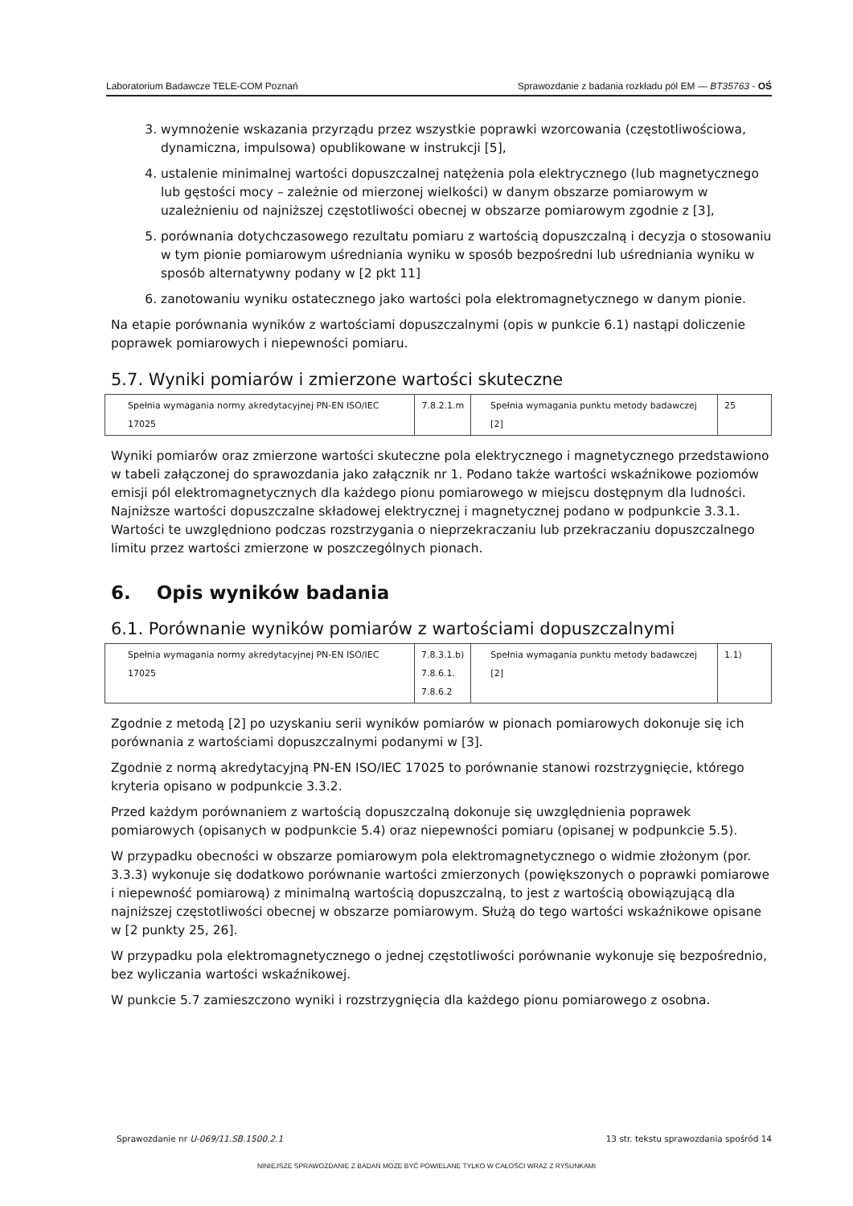Laboratorium Badawcze TELE-COM Poznań Sprawozdanie z badania rozkładu pól EM — BT35763 - OŚ
3. wymnożenie wskazania przyrządu przez wszystkie poprawki wzorcowania (częstotliwościowa, dynamiczna, impulsowa) opublikowane w instrukcji [5],
4. ustalenie minimalnej wartości dopuszczalnej natężenia pola elektrycznego (lub magnetycznego lub gęstości mocy – zależnie od mierzonej wielkości) w danym obszarze pomiarowym w uzależnieniu od najniższej częstotliwości obecnej w obszarze pomiarowym zgodnie z [3],
5. porównania dotychczasowego rezultatu pomiaru z wartością dopuszczalną i decyzja o stosowaniu w tym pionie pomiarowym uśredniania wyniku w sposób bezpośredni lub uśredniania wyniku w sposób alternatywny podany w [2 pkt 11]
6. zanotowaniu wyniku ostatecznego jako wartości pola elektromagnetycznego w danym pionie.
Na etapie porównania wyników z wartościami dopuszczalnymi (opis w punkcie 6.1) nastąpi doliczenie poprawek pomiarowych i niepewności pomiaru.
5.7. Wyniki pomiarów i zmierzone wartości skuteczne
| Spełnia wymagania normy akredytacyjnej PN-EN ISO/IEC 17025 | 7.8.2.1.m | Spełnia wymagania punktu metody badawczej [2] | 25 |
Wyniki pomiarów oraz zmierzone wartości skuteczne pola elektrycznego i magnetycznego przedstawiono w tabeli załączonej do sprawozdania jako załącznik nr 1. Podano także wartości wskaźnikowe poziomów emisji pól elektromagnetycznych dla każdego pionu pomiarowego w miejscu dostępnym dla ludności. Najniższe wartości dopuszczalne składowej elektrycznej i magnetycznej podano w podpunkcie 3.3.1. Wartości te uwzględniono podczas rozstrzygania o nieprzekraczaniu lub przekraczaniu dopuszczalnego limitu przez wartości zmierzone w poszczególnych pionach.
6. Opis wyników badania
6.1. Porównanie wyników pomiarów z wartościami dopuszczalnymi
| Spełnia wymagania normy akredytacyjnej PN-EN ISO/IEC 17025 | 7.8.3.1.b) 7.8.6.1. 7.8.6.2 | Spełnia wymagania punktu metody badawczej [2] | 1.1) |
Zgodnie z metodą [2] po uzyskaniu serii wyników pomiarów w pionach pomiarowych dokonuje się ich porównania z wartościami dopuszczalnymi podanymi w [3].
Zgodnie z normą akredytacyjną PN-EN ISO/IEC 17025 to porównanie stanowi rozstrzygnięcie, którego kryteria opisano w podpunkcie 3.3.2.
Przed każdym porównaniem z wartością dopuszczalną dokonuje się uwzględnienia poprawek pomiarowych (opisanych w podpunkcie 5.4) oraz niepewności pomiaru (opisanej w podpunkcie 5.5).
W przypadku obecności w obszarze pomiarowym pola elektromagnetycznego o widmie złożonym (por. 3.3.3) wykonuje się dodatkowo porównanie wartości zmierzonych (powiększonych o poprawki pomiarowe i niepewność pomiarową) z minimalną wartością dopuszczalną, to jest z wartością obowiązującą dla najniższej częstotliwości obecnej w obszarze pomiarowym. Służą do tego wartości wskaźnikowe opisane w [2 punkty 25, 26].
W przypadku pola elektromagnetycznego o jednej częstotliwości porównanie wykonuje się bezpośrednio, bez wyliczania wartości wskaźnikowej.
W punkcie 5.7 zamieszczono wyniki i rozstrzygnięcia dla każdego pionu pomiarowego z osobna.
Sprawozdanie nr U-069/11.SB.1500.2.1 13 str. tekstu sprawozdania spośród 14
NINIEJSZE SPRAWOZDANIE Z BADAŃ MOŻE BYĆ POWIELANE TYLKO W CAŁOŚCI WRAZ Z RYSUNKAMI